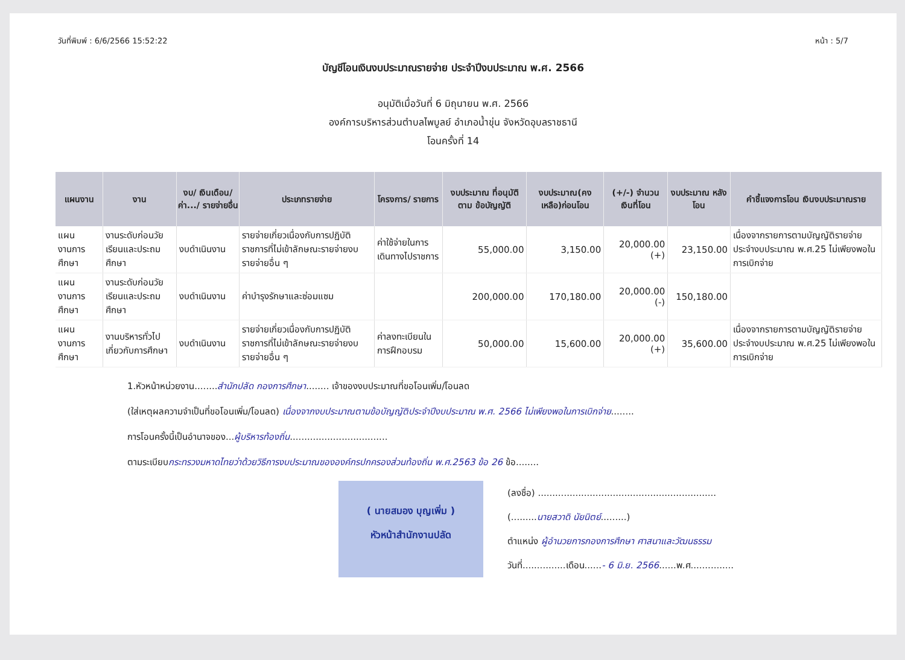วันที่พิมพ์ : 6/6/2566 15:52:22 หน้า : 5/7
บัญชีโอนเงินงบประมาณรายจ่าย ประจำปีงบประมาณ พ.ศ. 2566
อนุมัติเมื่อวันที่ 6 มิถุนายน พ.ศ. 2566
องค์การบริหารส่วนตำบลไพบูลย์ อำเภอน้ำขุ่น จังหวัดอุบลราชธานี
โอนครั้งที่ 14
| แผนงาน | งาน | งบ/ เงินเดือน/ ค่า.../ รายจ่ายอื่น | ประเภทรายจ่าย | โครงการ/ รายการ | งบประมาณ ที่อนุมัติตาม ข้อบัญญัติ | งบประมาณ(คง เหลือ)ก่อนโอน | (+/-) จำนวน เงินที่โอน | งบประมาณ หลังโอน | คำชี้แจงการโอน เงินงบประมาณราย |
| --- | --- | --- | --- | --- | --- | --- | --- | --- | --- |
| แผนงานการศึกษา | งานระดับก่อนวัยเรียนและประถมศึกษา | งบดำเนินงาน | รายจ่ายเกี่ยวเนื่องกับการปฏิบัติราชการที่ไม่เข้าลักษณะรายจ่ายงบรายจ่ายอื่น ๆ | ค่าใช้จ่ายในการเดินทางไปราชการ | 55,000.00 | 3,150.00 | 20,000.00 (+) | 23,150.00 | เนื่องจากรายการตามบัญญัติรายจ่ายประจำงบประมาณ พ.ศ.25 ไม่เพียงพอในการเบิกจ่าย |
| แผนงานการศึกษา | งานระดับก่อนวัยเรียนและประถมศึกษา | งบดำเนินงาน | ค่าบำรุงรักษาและซ่อมแซม | | 200,000.00 | 170,180.00 | 20,000.00 (-) | 150,180.00 | |
| แผนงานการศึกษา | งานบริหารทั่วไปเกี่ยวกับการศึกษา | งบดำเนินงาน | รายจ่ายเกี่ยวเนื่องกับการปฏิบัติราชการที่ไม่เข้าลักษณะรายจ่ายงบรายจ่ายอื่น ๆ | ค่าลงทะเบียนในการฝึกอบรม | 50,000.00 | 15,600.00 | 20,000.00 (+) | 35,600.00 | เนื่องจากรายการตามบัญญัติรายจ่ายประจำงบประมาณ พ.ศ.25 ไม่เพียงพอในการเบิกจ่าย |
1.หัวหน้าหน่วยงาน........สำนักปลัด กองการศึกษา........ เจ้าของงบประมาณที่ขอโอนเพิ่ม/โอนลด
(ใส่เหตุผลความจำเป็นที่ขอโอนเพิ่ม/โอนลด) เนื่องจากงบประมาณตามข้อบัญญัติประจำปีงบประมาณ พ.ศ. 2566 ไม่เพียงพอในการเบิกจ่าย........
การโอนครั้งนี้เป็นอำนาจของ...ผู้บริหารท้องถิ่น..................................
ตามระเบียบกระทรวงมหาดไทยว่าด้วยวิธีการงบประมาณขององค์กรปกครองส่วนท้องถิ่น พ.ศ.2563 ข้อ 26 ข้อ........
( นายสมอง บุญเพิ่ม )
หัวหน้าสำนักงานปลัด
(ลงชื่อ) ..............................................................
(.........นายสวาดิ นัยนิตย์.........)
ตำแหน่ง ผู้อำนวยการกองการศึกษา ศาสนาและวัฒนธรรม
วันที่...............เดือน......- 6 มิ.ย. 2566......พ.ศ...............